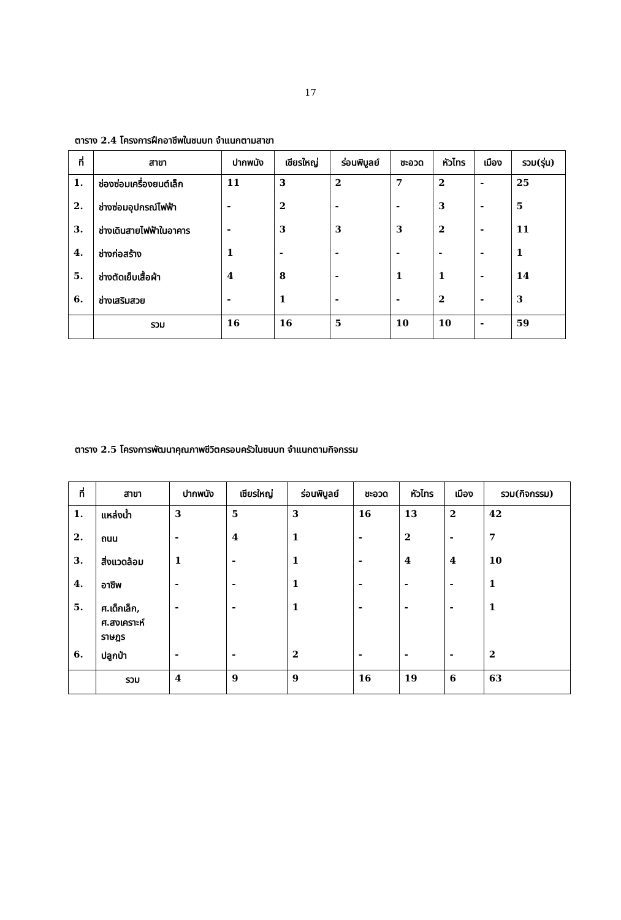17
ตาราง 2.4 โครงการฝึกอาชีพในชนบท จำแนกตามสาขา
| ที่ | สาขา | ปากพนัง | เชียรใหญ่ | ร่อนพิบูลย์ | ชะอวด | หัวไทร | เมือง | รวม(รุ่น) |
| --- | --- | --- | --- | --- | --- | --- | --- | --- |
| 1. | ช่องซ่อมเครื่องยนต์เล็ก | 11 | 3 | 2 | 7 | 2 | - | 25 |
| 2. | ช่างซ่อมอุปกรณ์ไฟฟ้า | - | 2 | - | - | 3 | - | 5 |
| 3. | ช่างเดินสายไฟฟ้าในอาคาร | - | 3 | 3 | 3 | 2 | - | 11 |
| 4. | ช่างก่อสร้าง | 1 | - | - | - | - | - | 1 |
| 5. | ช่างตัดเย็บเสื้อผ้า | 4 | 8 | - | 1 | 1 | - | 14 |
| 6. | ช่างเสริมสวย | - | 1 | - | - | 2 | - | 3 |
| | รวม | 16 | 16 | 5 | 10 | 10 | - | 59 |
ตาราง 2.5 โครงการพัฒนาคุณภาพชีวิตครอบครัวในชนบท จำแนกตามกิจกรรม
| ที่ | สาขา | ปากพนัง | เชียรใหญ่ | ร่อนพิบูลย์ | ชะอวด | หัวไทร | เมือง | รวม(กิจกรรม) |
| --- | --- | --- | --- | --- | --- | --- | --- | --- |
| 1. | แหล่งน้ำ | 3 | 5 | 3 | 16 | 13 | 2 | 42 |
| 2. | ถนน | - | 4 | 1 | - | 2 | - | 7 |
| 3. | สิ่งแวดล้อม | 1 | - | 1 | - | 4 | 4 | 10 |
| 4. | อาชีพ | - | - | 1 | - | - | - | 1 |
| 5. | ศ.เด็กเล็ก, ศ.สงเคราะห์ ราษฎร | - | - | 1 | - | - | - | 1 |
| 6. | ปลูกป่า | - | - | 2 | - | - | - | 2 |
| | รวม | 4 | 9 | 9 | 16 | 19 | 6 | 63 |